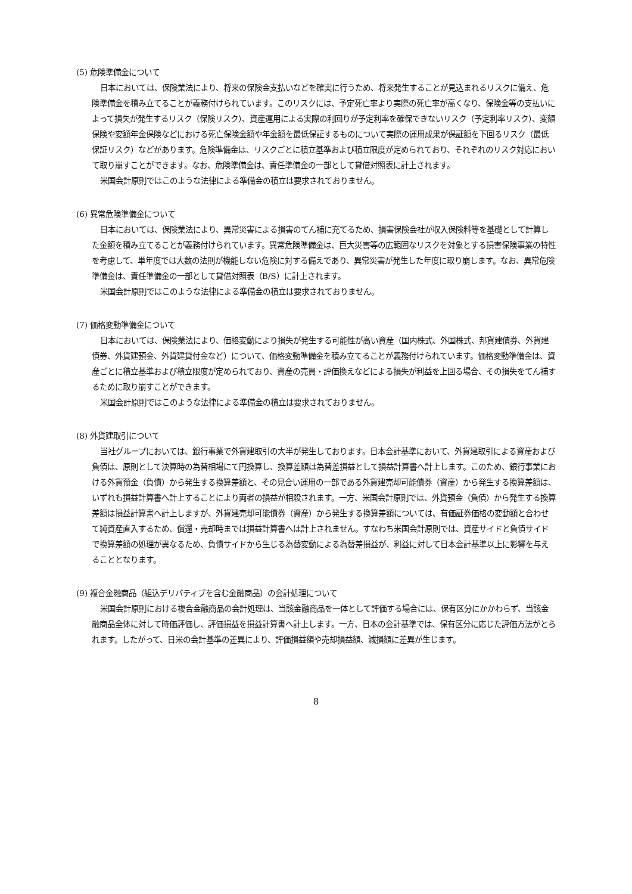(5) 危険準備金について
日本においては、保険業法により、将来の保険金支払いなどを確実に行うため、将来発生することが見込まれるリスクに備え、危険準備金を積み立てることが義務付けられています。このリスクには、予定死亡率より実際の死亡率が高くなり、保険金等の支払いによって損失が発生するリスク（保険リスク）、資産運用による実際の利回りが予定利率を確保できないリスク（予定利率リスク）、変額保険や変額年金保険などにおける死亡保険金額や年金額を最低保証するものについて実際の運用成果が保証額を下回るリスク（最低保証リスク）などがあります。危険準備金は、リスクごとに積立基準および積立限度が定められており、それぞれのリスク対応において取り崩すことができます。なお、危険準備金は、責任準備金の一部として貸借対照表に計上されます。
米国会計原則ではこのような法律による準備金の積立は要求されておりません。
(6) 異常危険準備金について
日本においては、保険業法により、異常災害による損害のてん補に充てるため、損害保険会社が収入保険料等を基礎として計算した金額を積み立てることが義務付けられています。異常危険準備金は、巨大災害等の広範囲なリスクを対象とする損害保険事業の特性を考慮して、単年度では大数の法則が機能しない危険に対する備えであり、異常災害が発生した年度に取り崩します。なお、異常危険準備金は、責任準備金の一部として貸借対照表（B/S）に計上されます。
米国会計原則ではこのような法律による準備金の積立は要求されておりません。
(7) 価格変動準備金について
日本においては、保険業法により、価格変動により損失が発生する可能性が高い資産（国内株式、外国株式、邦貨建債券、外貨建債券、外貨建預金、外貨建貸付金など）について、価格変動準備金を積み立てることが義務付けられています。価格変動準備金は、資産ごとに積立基準および積立限度が定められており、資産の売買・評価換えなどによる損失が利益を上回る場合、その損失をてん補するために取り崩すことができます。
米国会計原則ではこのような法律による準備金の積立は要求されておりません。
(8) 外貨建取引について
当社グループにおいては、銀行事業で外貨建取引の大半が発生しております。日本会計基準において、外貨建取引による資産および負債は、原則として決算時の為替相場にて円換算し、換算差額は為替差損益として損益計算書へ計上します。このため、銀行事業における外貨預金（負債）から発生する換算差額と、その見合い運用の一部である外貨建売却可能債券（資産）から発生する換算差額は、いずれも損益計算書へ計上することにより両者の損益が相殺されます。一方、米国会計原則では、外貨預金（負債）から発生する換算差額は損益計算書へ計上しますが、外貨建売却可能債券（資産）から発生する換算差額については、有価証券価格の変動額と合わせて純資産直入するため、償還・売却時までは損益計算書へは計上されません。すなわち米国会計原則では、資産サイドと負債サイドで換算差額の処理が異なるため、負債サイドから生じる為替変動による為替差損益が、利益に対して日本会計基準以上に影響を与えることとなります。
(9) 複合金融商品（組込デリバティブを含む金融商品）の会計処理について
米国会計原則における複合金融商品の会計処理は、当該金融商品を一体として評価する場合には、保有区分にかかわらず、当該金融商品全体に対して時価評価し、評価損益を損益計算書へ計上します。一方、日本の会計基準では、保有区分に応じた評価方法がとられます。したがって、日米の会計基準の差異により、評価損益額や売却損益額、減損額に差異が生じます。
8